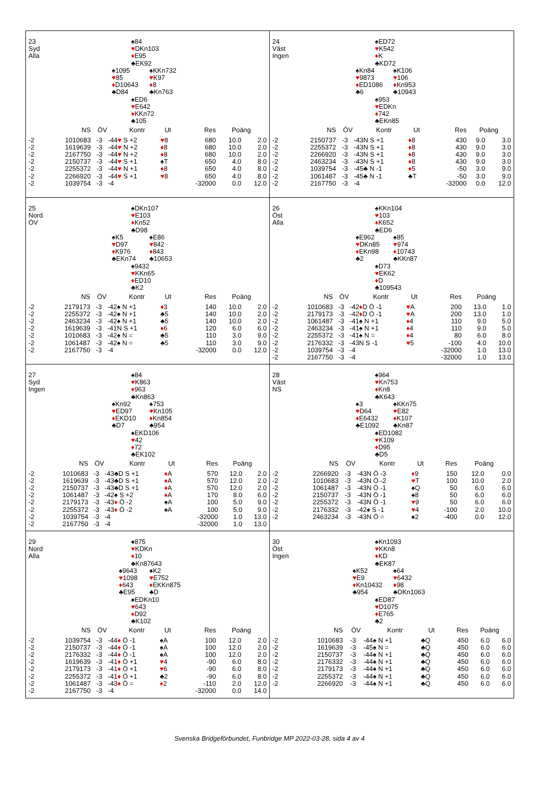23
Syd
Alla
♠84
♥DKn103
♦E95
♣EK92
♠1095
♥85
♦D10643
♣D84
♠KKn732
♥K97
♦8
♣Kn763
♠ED6
♥E642
♦KKn72
♣105
| | NS | ÖV | | Kontr | Ut | Res | Poäng | |
| --- | --- | --- | --- | --- | --- | --- | --- | --- |
| -2 | 1010683 | -3 | -4 | 4 ♥ S +2 | ♥ 8 | 680 | 10.0 | 2.0 |
| -2 | 1619639 | -3 | -4 | 4 ♥ N +2 | ♦ 8 | 680 | 10.0 | 2.0 |
| -2 | 2167750 | -3 | -4 | 4 ♥ N +2 | ♦ 8 | 680 | 10.0 | 2.0 |
| -2 | 2150737 | -3 | -4 | 4 ♥ S +1 | ♠T | 650 | 4.0 | 8.0 |
| -2 | 2255372 | -3 | -4 | 4 ♥ N +1 | ♦ 8 | 650 | 4.0 | 8.0 |
| -2 | 2266920 | -3 | -4 | 4 ♥ S +1 | ♥ 8 | 650 | 4.0 | 8.0 |
| -2 | 1039754 | -3 | -4 | | | -32000 | 0.0 | 12.0 |
24
Väst
Ingen
♠ED72
♥K542
♦K
♣KD72
♠Kn84
♥9873
♦ED1086
♣6
♠K106
♥106
♦Kn953
♣10943
♠953
♥EDKn
♦742
♣EKn85
| | NS | ÖV | | Kontr | Ut | Res | Poäng | |
| --- | --- | --- | --- | --- | --- | --- | --- | --- |
| -2 | 2150737 | -3 | -4 | 3N S +1 | ♦ 8 | 430 | 9.0 | 3.0 |
| -2 | 2255372 | -3 | -4 | 3N S +1 | ♦ 8 | 430 | 9.0 | 3.0 |
| -2 | 2266920 | -3 | -4 | 3N S +1 | ♦ 8 | 430 | 9.0 | 3.0 |
| -2 | 2463234 | -3 | -4 | 3N S +1 | ♦ 8 | 430 | 9.0 | 3.0 |
| -2 | 1039754 | -3 | -4 | 5♣ N -1 | ♦ 5 | -50 | 3.0 | 9.0 |
| -2 | 1061487 | -3 | -4 | 5♣ N -1 | ♣T | -50 | 3.0 | 9.0 |
| -2 | 2167750 | -3 | -4 | | | -32000 | 0.0 | 12.0 |
25
Nord
ÖV
♠DKn107
♥E103
♦Kn52
♣D98
♠K5
♥D97
♦K976
♣EKn74
♠E86
♥842
♦843
♣10653
♠9432
♥KKn65
♦ED10
♣K2
| | NS | ÖV | | Kontr | Ut | Res | Poäng | |
| --- | --- | --- | --- | --- | --- | --- | --- | --- |
| -2 | 2179173 | -3 | -4 | 2♠ N +1 | ♦ 3 | 140 | 10.0 | 2.0 |
| -2 | 2255372 | -3 | -4 | 2♠ N +1 | ♣5 | 140 | 10.0 | 2.0 |
| -2 | 2463234 | -3 | -4 | 2♠ N +1 | ♣5 | 140 | 10.0 | 2.0 |
| -2 | 1619639 | -3 | -4 | 1N S +1 | ♦ 6 | 120 | 6.0 | 6.0 |
| -2 | 1010683 | -3 | -4 | 2♠ N = | ♣5 | 110 | 3.0 | 9.0 |
| -2 | 1061487 | -3 | -4 | 2♠ N = | ♣5 | 110 | 3.0 | 9.0 |
| -2 | 2167750 | -3 | -4 | | | -32000 | 0.0 | 12.0 |
26
Öst
Alla
♠KKn104
♥103
♦K652
♣ED6
♠E962
♥DKn85
♦EKn98
♣2
♠85
♥974
♦10743
♣KKn87
♠D73
♥EK62
♦D
♣109543
| | NS | ÖV | | Kontr | Ut | Res | Poäng | |
| --- | --- | --- | --- | --- | --- | --- | --- | --- |
| -2 | 1010683 | -3 | -4 | 2 ♦ D Ö -1 | ♥ A | 200 | 13.0 | 1.0 |
| -2 | 2179173 | -3 | -4 | 2 ♦ D Ö -1 | ♥ A | 200 | 13.0 | 1.0 |
| -2 | 1061487 | -3 | -4 | 1♠ N +1 | ♦ 4 | 110 | 9.0 | 5.0 |
| -2 | 2463234 | -3 | -4 | 1♠ N +1 | ♦ 4 | 110 | 9.0 | 5.0 |
| -2 | 2255372 | -3 | -4 | 1♠ N = | ♦ 4 | 80 | 6.0 | 8.0 |
| -2 | 2176332 | -3 | -4 | 3N S -1 | ♥ 5 | -100 | 4.0 | 10.0 |
| -2 | 1039754 | -3 | -4 | | | -32000 | 1.0 | 13.0 |
| -2 | 2167750 | -3 | -4 | | | -32000 | 1.0 | 13.0 |
27
Syd
Ingen
♠84
♥K863
♦963
♣Kn863
♠Kn92
♥ED97
♦EKD10
♣D7
♠753
♥Kn105
♦Kn854
♣954
♠EKD106
♥42
♦72
♣EK102
| | NS | ÖV | | Kontr | Ut | Res | Poäng | |
| --- | --- | --- | --- | --- | --- | --- | --- | --- |
| -2 | 1010683 | -3 | -4 | 3♣D S +1 | ♦ A | 570 | 12.0 | 2.0 |
| -2 | 1619639 | -3 | -4 | 3♣D S +1 | ♦ A | 570 | 12.0 | 2.0 |
| -2 | 2150737 | -3 | -4 | 3♣D S +1 | ♦ A | 570 | 12.0 | 2.0 |
| -2 | 1061487 | -3 | -4 | 2♠ S +2 | ♦ A | 170 | 8.0 | 6.0 |
| -2 | 2179173 | -3 | -4 | 3 ♦ Ö -2 | ♠A | 100 | 5.0 | 9.0 |
| -2 | 2255372 | -3 | -4 | 3 ♦ Ö -2 | ♠A | 100 | 5.0 | 9.0 |
| -2 | 1039754 | -3 | -4 | | | -32000 | 1.0 | 13.0 |
| -2 | 2167750 | -3 | -4 | | | -32000 | 1.0 | 13.0 |
28
Väst
NS
♠964
♥Kn753
♦Kn8
♣K643
♠3
♥D64
♦E6432
♣E1092
♠KKn75
♥E82
♦K107
♣Kn87
♠ED1082
♥K109
♦D95
♣D5
| | NS | ÖV | | Kontr | Ut | Res | Poäng | |
| --- | --- | --- | --- | --- | --- | --- | --- | --- |
| -2 | 2266920 | -3 | -4 | 3N Ö -3 | ♦ 9 | 150 | 12.0 | 0.0 |
| -2 | 1010683 | -3 | -4 | 3N Ö -2 | ♥ T | 100 | 10.0 | 2.0 |
| -2 | 1061487 | -3 | -4 | 3N Ö -1 | ♠Q | 50 | 6.0 | 6.0 |
| -2 | 2150737 | -3 | -4 | 3N Ö -1 | ♠8 | 50 | 6.0 | 6.0 |
| -2 | 2255372 | -3 | -4 | 3N Ö -1 | ♥ 9 | 50 | 6.0 | 6.0 |
| -2 | 2176332 | -3 | -4 | 2♠ S -1 | ♥ 4 | -100 | 2.0 | 10.0 |
| -2 | 2463234 | -3 | -4 | 3N Ö = | ♠2 | -400 | 0.0 | 12.0 |
29
Nord
Alla
♠875
♥KDKn
♦10
♣Kn87643
♠9643
♥1098
♦643
♣E95
♠K2
♥E752
♦EKKn875
♣D
♠EDKn10
♥643
♦D92
♣K102
| | NS | ÖV | | Kontr | Ut | Res | Poäng | |
| --- | --- | --- | --- | --- | --- | --- | --- | --- |
| -2 | 1039754 | -3 | -4 | 4 ♦ Ö -1 | ♠A | 100 | 12.0 | 2.0 |
| -2 | 2150737 | -3 | -4 | 4 ♦ Ö -1 | ♠A | 100 | 12.0 | 2.0 |
| -2 | 2176332 | -3 | -4 | 4 ♦ Ö -1 | ♠A | 100 | 12.0 | 2.0 |
| -2 | 1619639 | -3 | -4 | 1 ♦ Ö +1 | ♥ 4 | -90 | 6.0 | 8.0 |
| -2 | 2179173 | -3 | -4 | 1 ♦ Ö +1 | ♥ 6 | -90 | 6.0 | 8.0 |
| -2 | 2255372 | -3 | -4 | 1 ♦ Ö +1 | ♣2 | -90 | 6.0 | 8.0 |
| -2 | 1061487 | -3 | -4 | 3 ♦ Ö = | ♦ 2 | -110 | 2.0 | 12.0 |
| -2 | 2167750 | -3 | -4 | | | -32000 | 0.0 | 14.0 |
30
Öst
Ingen
♠Kn1093
♥KKn8
♦KD
♣EK87
♠K52
♥E9
♦Kn10432
♣954
♠64
♥6432
♦98
♣DKn1063
♠ED87
♥D1075
♦E765
♣2
| | NS | ÖV | | Kontr | Ut | Res | Poäng | |
| --- | --- | --- | --- | --- | --- | --- | --- | --- |
| -2 | 1010683 | -3 | -4 | 4♠ N +1 | ♣Q | 450 | 6.0 | 6.0 |
| -2 | 1619639 | -3 | -4 | 5♠ N = | ♣Q | 450 | 6.0 | 6.0 |
| -2 | 2150737 | -3 | -4 | 4♠ N +1 | ♣Q | 450 | 6.0 | 6.0 |
| -2 | 2176332 | -3 | -4 | 4♠ N +1 | ♣Q | 450 | 6.0 | 6.0 |
| -2 | 2179173 | -3 | -4 | 4♠ N +1 | ♣Q | 450 | 6.0 | 6.0 |
| -2 | 2255372 | -3 | -4 | 4♠ N +1 | ♣Q | 450 | 6.0 | 6.0 |
| -2 | 2266920 | -3 | -4 | 4♠ N +1 | ♣Q | 450 | 6.0 | 6.0 |
Svenska Bridgeförbundet, Funbridge MP 2022-03-28, sida 4 av 4